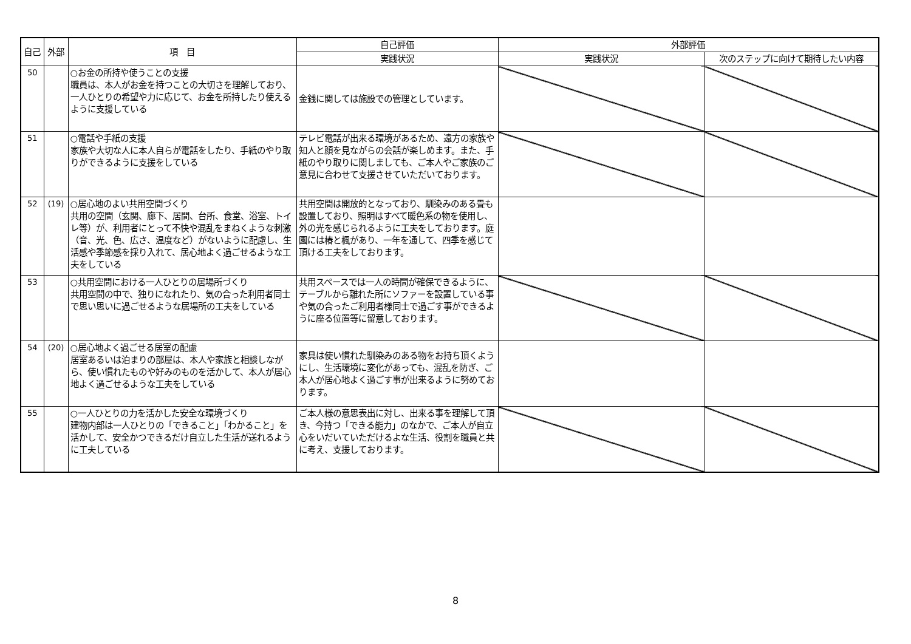| 自己 | 外部 | 項 目 | 自己評価 | 外部評価 | |
| --- | --- | --- | --- | --- | --- |
| | | | 実践状況 | 実践状況 | 次のステップに向けて期待したい内容 |
| 50 | | ○お金の所持や使うことの支援 職員は、本人がお金を持つことの大切さを理解しており、一人ひとりの希望や力に応じて、お金を所持したり使えるように支援している | 金銭に関しては施設での管理としています。 | | |
| 51 | | ○電話や手紙の支援 家族や大切な人に本人自らが電話をしたり、手紙のやり取りができるように支援をしている | テレビ電話が出来る環境があるため、遠方の家族や知人と顔を見ながらの会話が楽しめます。また、手紙のやり取りに関しましても、ご本人やご家族のご意見に合わせて支援させていただいております。 | | |
| 52 | (19) | ○居心地のよい共用空間づくり 共用の空間（玄関、廊下、居間、台所、食堂、浴室、トイレ等）が、利用者にとって不快や混乱をまねくような刺激（音、光、色、広さ、温度など）がないように配慮し、生活感や季節感を採り入れて、居心地よく過ごせるような工夫をしている | 共用空間は開放的となっており、馴染みのある畳も設置しており、照明はすべて暖色系の物を使用し、外の光を感じられるように工夫をしております。庭園には椿と楓があり、一年を通して、四季を感じて頂ける工夫をしております。 | | |
| 53 | | ○共用空間における一人ひとりの居場所づくり 共用空間の中で、独りになれたり、気の合った利用者同士で思い思いに過ごせるような居場所の工夫をしている | 共用スペースでは一人の時間が確保できるように、テーブルから離れた所にソファーを設置している事や気の合ったご利用者様同士で過ごす事ができるように座る位置等に留意しております。 | | |
| 54 | (20) | ○居心地よく過ごせる居室の配慮 居室あるいは泊まりの部屋は、本人や家族と相談しながら、使い慣れたものや好みのものを活かして、本人が居心地よく過ごせるような工夫をしている | 家具は使い慣れた馴染みのある物をお持ち頂くようにし、生活環境に変化があっても、混乱を防ぎ、ご本人が居心地よく過ごす事が出来るように努めております。 | | |
| 55 | | ○一人ひとりの力を活かした安全な環境づくり 建物内部は一人ひとりの「できること」「わかること」を活かして、安全かつできるだけ自立した生活が送れるように工夫している | ご本人様の意思表出に対し、出来る事を理解して頂き、今持つ「できる能力」のなかで、ご本人が自立心をいだいていただけるよな生活、役割を職員と共に考え、支援しております。 | | |
8